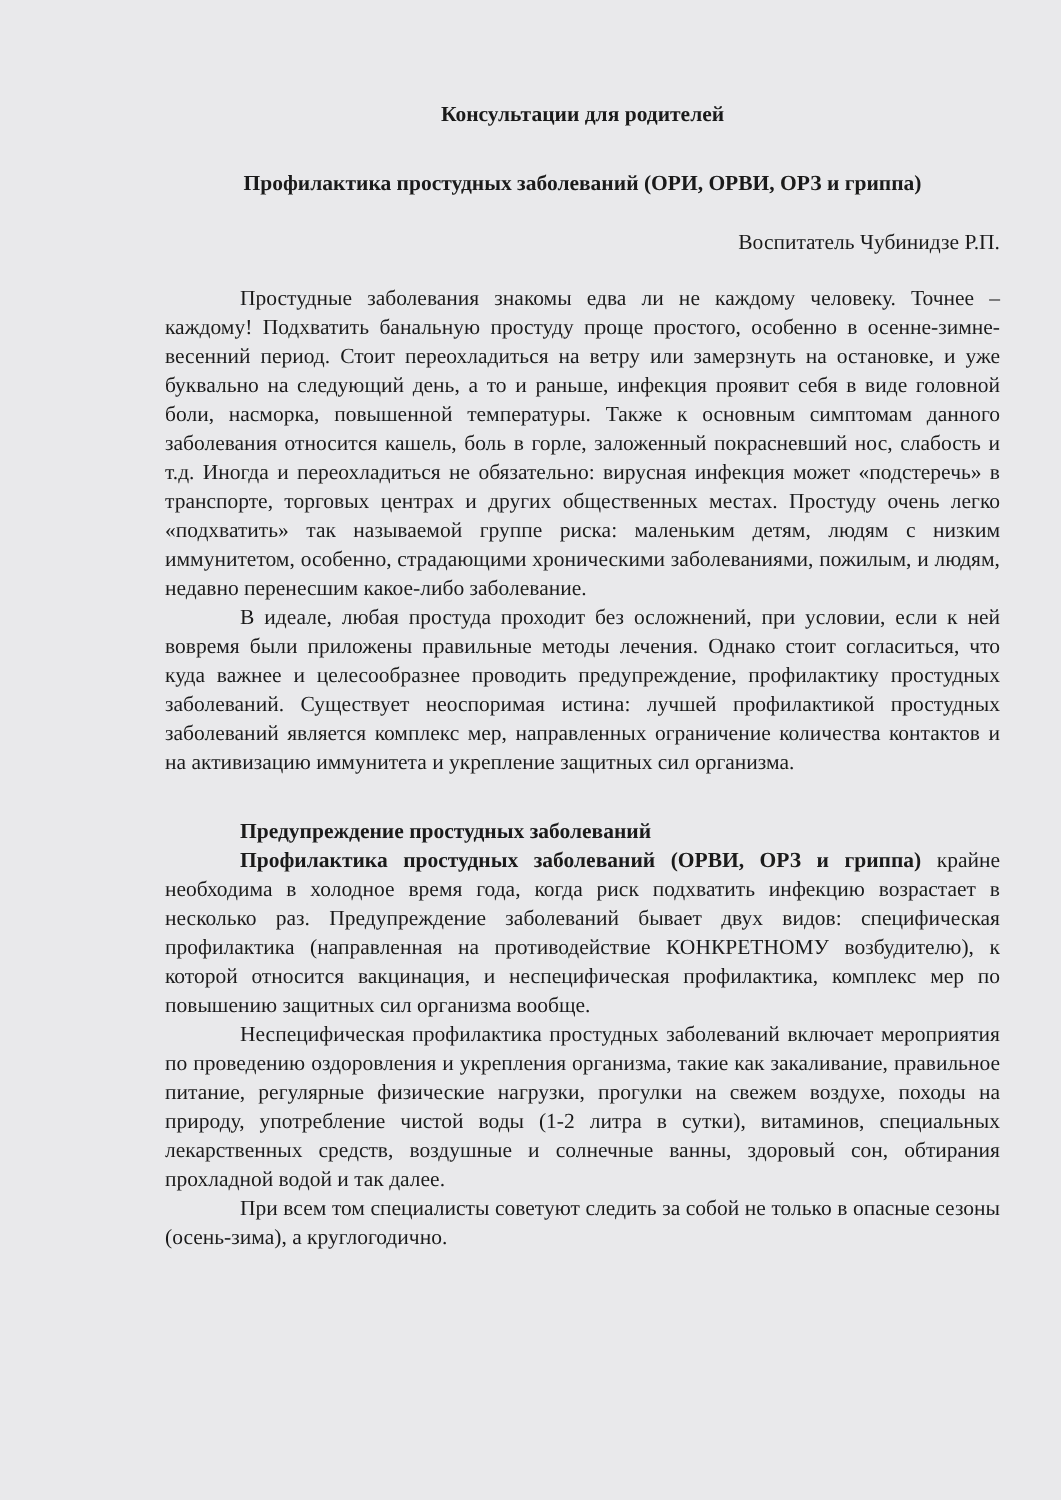Консультации для родителей
Профилактика простудных заболеваний (ОРИ, ОРВИ, ОРЗ и гриппа)
Воспитатель Чубинидзе Р.П.
Простудные заболевания знакомы едва ли не каждому человеку. Точнее – каждому! Подхватить банальную простуду проще простого, особенно в осенне-зимне-весенний период. Стоит переохладиться на ветру или замерзнуть на остановке, и уже буквально на следующий день, а то и раньше, инфекция проявит себя в виде головной боли, насморка, повышенной температуры. Также к основным симптомам данного заболевания относится кашель, боль в горле, заложенный покрасневший нос, слабость и т.д. Иногда и переохладиться не обязательно: вирусная инфекция может «подстеречь» в транспорте, торговых центрах и других общественных местах. Простуду очень легко «подхватить» так называемой группе риска: маленьким детям, людям с низким иммунитетом, особенно, страдающими хроническими заболеваниями, пожилым, и людям, недавно перенесшим какое-либо заболевание.
В идеале, любая простуда проходит без осложнений, при условии, если к ней вовремя были приложены правильные методы лечения. Однако стоит согласиться, что куда важнее и целесообразнее проводить предупреждение, профилактику простудных заболеваний. Существует неоспоримая истина: лучшей профилактикой простудных заболеваний является комплекс мер, направленных ограничение количества контактов и на активизацию иммунитета и укрепление защитных сил организма.
Предупреждение простудных заболеваний
Профилактика простудных заболеваний (ОРВИ, ОРЗ и гриппа) крайне необходима в холодное время года, когда риск подхватить инфекцию возрастает в несколько раз. Предупреждение заболеваний бывает двух видов: специфическая профилактика (направленная на противодействие КОНКРЕТНОМУ возбудителю), к которой относится вакцинация, и неспецифическая профилактика, комплекс мер по повышению защитных сил организма вообще.
Неспецифическая профилактика простудных заболеваний включает мероприятия по проведению оздоровления и укрепления организма, такие как закаливание, правильное питание, регулярные физические нагрузки, прогулки на свежем воздухе, походы на природу, употребление чистой воды (1-2 литра в сутки), витаминов, специальных лекарственных средств, воздушные и солнечные ванны, здоровый сон, обтирания прохладной водой и так далее.
При всем том специалисты советуют следить за собой не только в опасные сезоны (осень-зима), а круглогодично.